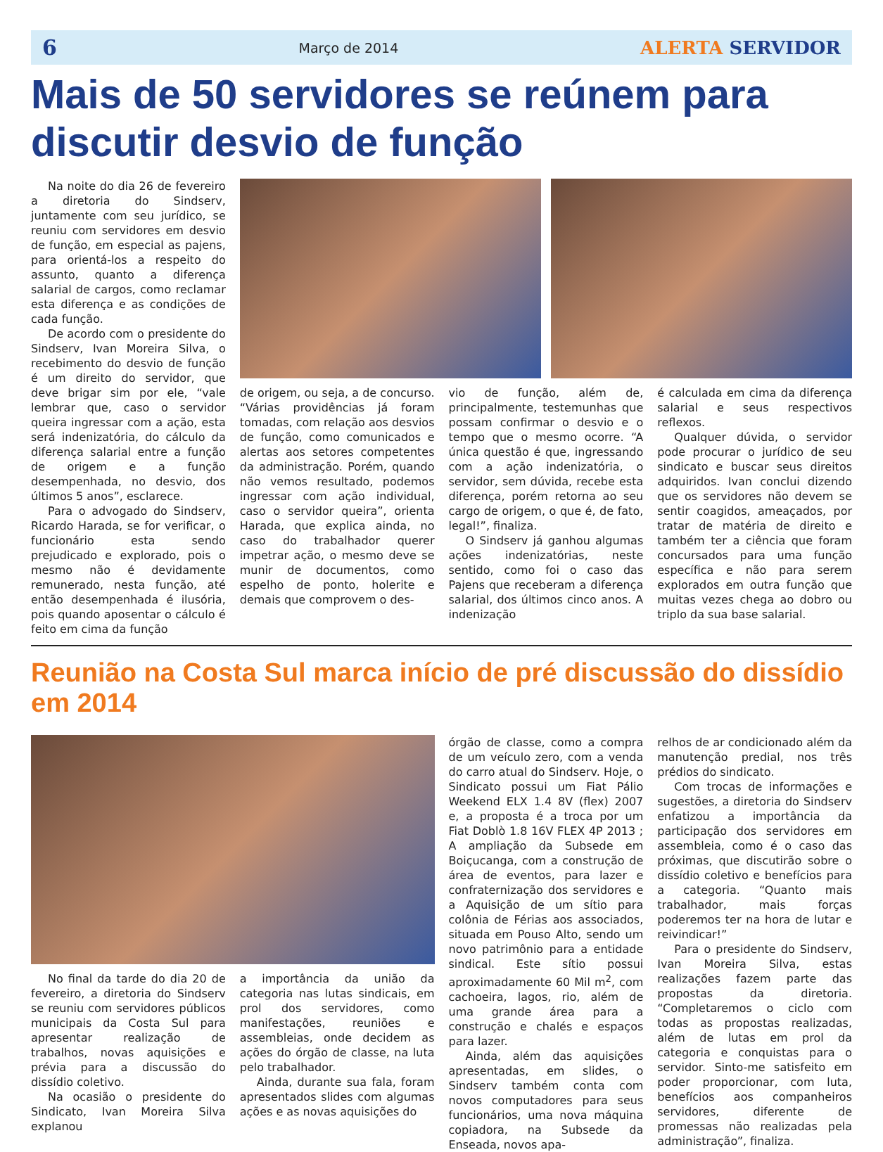6 Março de 2014 ALERTA SERVIDOR
Mais de 50 servidores se reúnem para discutir desvio de função
Na noite do dia 26 de fevereiro a diretoria do Sindserv, juntamente com seu jurídico, se reuniu com servidores em desvio de função, em especial as pajens, para orientá-los a respeito do assunto, quanto a diferença salarial de cargos, como reclamar esta diferença e as condições de cada função.
De acordo com o presidente do Sindserv, Ivan Moreira Silva, o recebimento do desvio de função é um direito do servidor, que deve brigar sim por ele, “vale lembrar que, caso o servidor queira ingressar com a ação, esta será indenizatória, do cálculo da diferença salarial entre a função de origem e a função desempenhada, no desvio, dos últimos 5 anos”, esclarece.
Para o advogado do Sindserv, Ricardo Harada, se for verificar, o funcionário esta sendo prejudicado e explorado, pois o mesmo não é devidamente remunerado, nesta função, até então desempenhada é ilusória, pois quando aposentar o cálculo é feito em cima da função
de origem, ou seja, a de concurso. “Várias providências já foram tomadas, com relação aos desvios de função, como comunicados e alertas aos setores competentes da administração. Porém, quando não vemos resultado, podemos ingressar com ação individual, caso o servidor queira”, orienta Harada, que explica ainda, no caso do trabalhador querer impetrar ação, o mesmo deve se munir de documentos, como espelho de ponto, holerite e demais que comprovem o des-
vio de função, além de, principalmente, testemunhas que possam confirmar o desvio e o tempo que o mesmo ocorre. “A única questão é que, ingressando com a ação indenizatória, o servidor, sem dúvida, recebe esta diferença, porém retorna ao seu cargo de origem, o que é, de fato, legal!”, finaliza.
O Sindserv já ganhou algumas ações indenizatórias, neste sentido, como foi o caso das Pajens que receberam a diferença salarial, dos últimos cinco anos. A indenização
é calculada em cima da diferença salarial e seus respectivos reflexos.
Qualquer dúvida, o servidor pode procurar o jurídico de seu sindicato e buscar seus direitos adquiridos. Ivan conclui dizendo que os servidores não devem se sentir coagidos, ameaçados, por tratar de matéria de direito e também ter a ciência que foram concursados para uma função específica e não para serem explorados em outra função que muitas vezes chega ao dobro ou triplo da sua base salarial.
Reunião na Costa Sul marca início de pré discussão do dissídio em 2014
No final da tarde do dia 20 de fevereiro, a diretoria do Sindserv se reuniu com servidores públicos municipais da Costa Sul para apresentar realização de trabalhos, novas aquisições e prévia para a discussão do dissídio coletivo.
Na ocasião o presidente do Sindicato, Ivan Moreira Silva explanou
a importância da união da categoria nas lutas sindicais, em prol dos servidores, como manifestações, reuniões e assembleias, onde decidem as ações do órgão de classe, na luta pelo trabalhador.
Ainda, durante sua fala, foram apresentados slides com algumas ações e as novas aquisições do
órgão de classe, como a compra de um veículo zero, com a venda do carro atual do Sindserv. Hoje, o Sindicato possui um Fiat Pálio Weekend ELX 1.4 8V (flex) 2007 e, a proposta é a troca por um Fiat Doblò 1.8 16V FLEX 4P 2013 ; A ampliação da Subsede em Boiçucanga, com a construção de área de eventos, para lazer e confraternização dos servidores e a Aquisição de um sítio para colônia de Férias aos associados, situada em Pouso Alto, sendo um novo patrimônio para a entidade sindical. Este sítio possui aproximadamente 60 Mil m<sup>2</sup>, com cachoeira, lagos, rio, além de uma grande área para a construção e chalés e espaços para lazer.
Ainda, além das aquisições apresentadas, em slides, o Sindserv também conta com novos computadores para seus funcionários, uma nova máquina copiadora, na Subsede da Enseada, novos apa-
relhos de ar condicionado além da manutenção predial, nos três prédios do sindicato.
Com trocas de informações e sugestões, a diretoria do Sindserv enfatizou a importância da participação dos servidores em assembleia, como é o caso das próximas, que discutirão sobre o dissídio coletivo e benefícios para a categoria. “Quanto mais trabalhador, mais forças poderemos ter na hora de lutar e reivindicar!”
Para o presidente do Sindserv, Ivan Moreira Silva, estas realizações fazem parte das propostas da diretoria. “Completaremos o ciclo com todas as propostas realizadas, além de lutas em prol da categoria e conquistas para o servidor. Sinto-me satisfeito em poder proporcionar, com luta, benefícios aos companheiros servidores, diferente de promessas não realizadas pela administração”, finaliza.